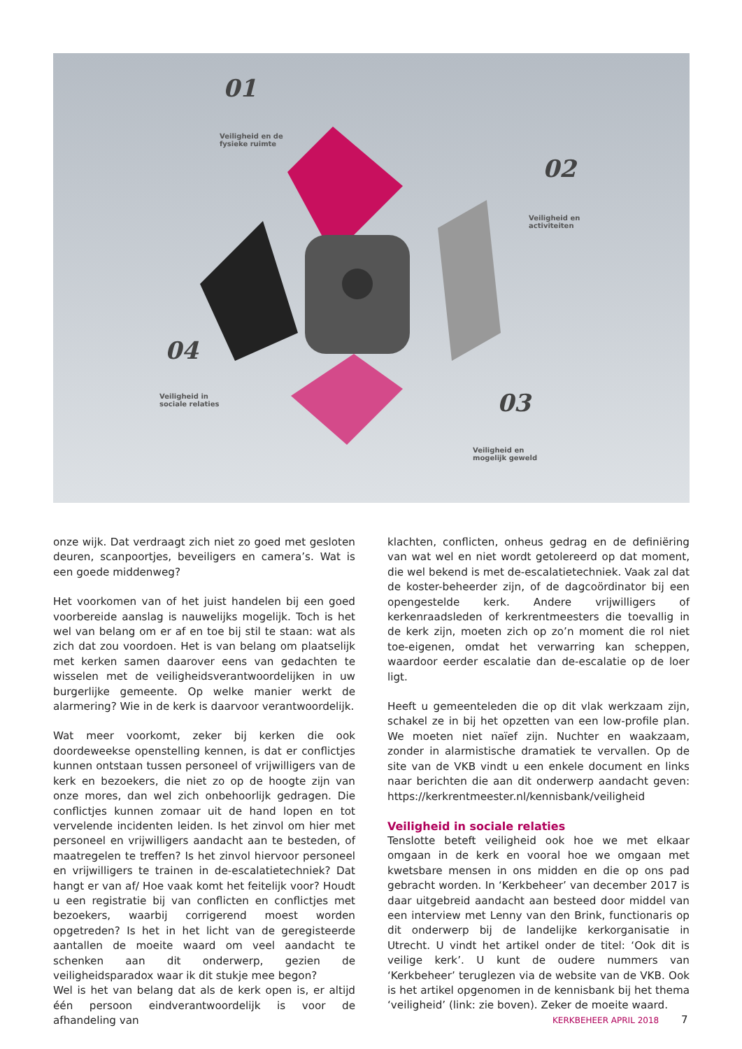01
Veiligheid en de
fysieke ruimte
02
Veiligheid en
activiteiten
04
Veiligheid in
sociale relaties
03
Veiligheid en
mogelijk geweld
onze wijk. Dat verdraagt zich niet zo goed met gesloten deuren, scanpoortjes, beveiligers en camera’s. Wat is een goede middenweg?
Het voorkomen van of het juist handelen bij een goed voorbereide aanslag is nauwelijks mogelijk. Toch is het wel van belang om er af en toe bij stil te staan: wat als zich dat zou voordoen. Het is van belang om plaatselijk met kerken samen daarover eens van gedachten te wisselen met de veiligheidsverantwoordelijken in uw burgerlijke gemeente. Op welke manier werkt de alarmering? Wie in de kerk is daarvoor verantwoordelijk.
Wat meer voorkomt, zeker bij kerken die ook doordeweekse openstelling kennen, is dat er conflictjes kunnen ontstaan tussen personeel of vrijwilligers van de kerk en bezoekers, die niet zo op de hoogte zijn van onze mores, dan wel zich onbehoorlijk gedragen. Die conflictjes kunnen zomaar uit de hand lopen en tot vervelende incidenten leiden. Is het zinvol om hier met personeel en vrijwilligers aandacht aan te besteden, of maatregelen te treffen? Is het zinvol hiervoor personeel en vrijwilligers te trainen in de-escalatietechniek? Dat hangt er van af/ Hoe vaak komt het feitelijk voor? Houdt u een registratie bij van conflicten en conflictjes met bezoekers, waarbij corrigerend moest worden opgetreden? Is het in het licht van de geregisteerde aantallen de moeite waard om veel aandacht te schenken aan dit onderwerp, gezien de veiligheidsparadox waar ik dit stukje mee begon?
Wel is het van belang dat als de kerk open is, er altijd één persoon eindverantwoordelijk is voor de afhandeling van
klachten, conflicten, onheus gedrag en de definiëring van wat wel en niet wordt getolereerd op dat moment, die wel bekend is met de-escalatietechniek. Vaak zal dat de koster-beheerder zijn, of de dagcoördinator bij een opengestelde kerk. Andere vrijwilligers of kerkenraadsleden of kerkrentmeesters die toevallig in de kerk zijn, moeten zich op zo’n moment die rol niet toe-eigenen, omdat het verwarring kan scheppen, waardoor eerder escalatie dan de-escalatie op de loer ligt.
Heeft u gemeenteleden die op dit vlak werkzaam zijn, schakel ze in bij het opzetten van een low-profile plan. We moeten niet naïef zijn. Nuchter en waakzaam, zonder in alarmistische dramatiek te vervallen. Op de site van de VKB vindt u een enkele document en links naar berichten die aan dit onderwerp aandacht geven: https://kerkrentmeester.nl/kennisbank/veiligheid
Veiligheid in sociale relaties
Tenslotte beteft veiligheid ook hoe we met elkaar omgaan in de kerk en vooral hoe we omgaan met kwetsbare mensen in ons midden en die op ons pad gebracht worden. In ‘Kerkbeheer’ van december 2017 is daar uitgebreid aandacht aan besteed door middel van een interview met Lenny van den Brink, functionaris op dit onderwerp bij de landelijke kerkorganisatie in Utrecht. U vindt het artikel onder de titel: ‘Ook dit is veilige kerk’. U kunt de oudere nummers van ‘Kerkbeheer’ teruglezen via de website van de VKB. Ook is het artikel opgenomen in de kennisbank bij het thema ‘veiligheid’ (link: zie boven). Zeker de moeite waard.
KERKBEHEER APRIL 2018 7